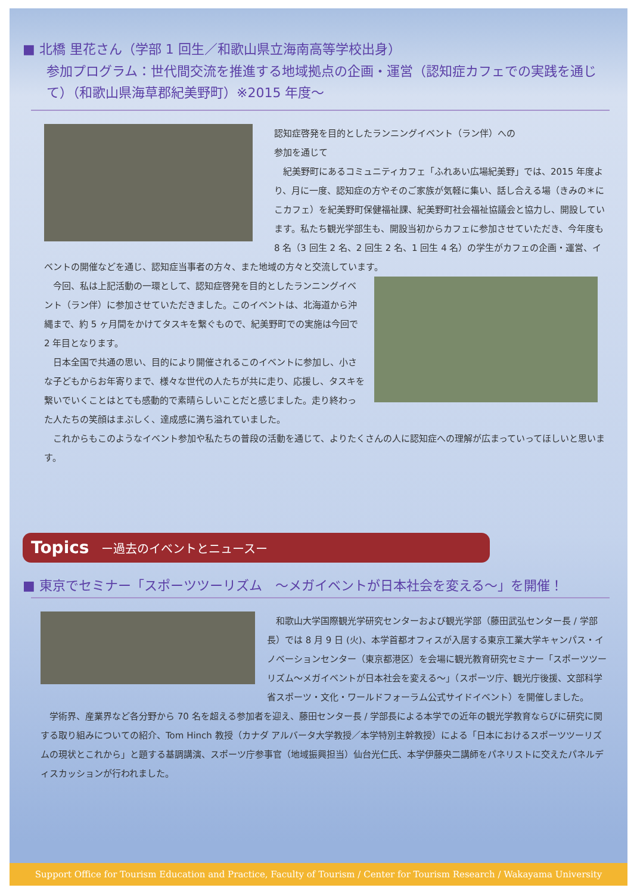■ 北橋 里花さん（学部 1 回生／和歌山県立海南高等学校出身）
参加プログラム：世代間交流を推進する地域拠点の企画・運営（認知症カフェでの実践を通じて）（和歌山県海草郡紀美野町）※2015 年度～
認知症啓発を目的としたランニングイベント（ラン伴）への
参加を通じて
　紀美野町にあるコミュニティカフェ「ふれあい広場紀美野」では、2015 年度より、月に一度、認知症の方やそのご家族が気軽に集い、話し合える場（きみの＊にこカフェ）を紀美野町保健福祉課、紀美野町社会福祉協議会と協力し、開設しています。私たち観光学部生も、開設当初からカフェに参加させていただき、今年度も 8 名（3 回生 2 名、2 回生 2 名、1 回生 4 名）の学生がカフェの企画・運営、イベントの開催などを通じ、認知症当事者の方々、また地域の方々と交流しています。
　今回、私は上記活動の一環として、認知症啓発を目的としたランニングイベント（ラン伴）に参加させていただきました。このイベントは、北海道から沖縄まで、約 5 ヶ月間をかけてタスキを繋ぐもので、紀美野町での実施は今回で 2 年目となります。
　日本全国で共通の思い、目的により開催されるこのイベントに参加し、小さな子どもからお年寄りまで、様々な世代の人たちが共に走り、応援し、タスキを繋いでいくことはとても感動的で素晴らしいことだと感じました。走り終わった人たちの笑顔はまぶしく、達成感に満ち溢れていました。
　これからもこのようなイベント参加や私たちの普段の活動を通じて、よりたくさんの人に認知症への理解が広まっていってほしいと思います。
Topics ー過去のイベントとニュースー
■ 東京でセミナー「スポーツツーリズム　～メガイベントが日本社会を変える～」を開催！
　和歌山大学国際観光学研究センターおよび観光学部（藤田武弘センター長 / 学部長）では 8 月 9 日 (火)、本学首都オフィスが入居する東京工業大学キャンパス・イノベーションセンター（東京都港区）を会場に観光教育研究セミナー「スポーツツーリズム～メガイベントが日本社会を変える～」（スポーツ庁、観光庁後援、文部科学省スポーツ・文化・ワールドフォーラム公式サイドイベント）を開催しました。
　学術界、産業界など各分野から 70 名を超える参加者を迎え、藤田センター長 / 学部長による本学での近年の観光学教育ならびに研究に関する取り組みについての紹介、Tom Hinch 教授（カナダ アルバータ大学教授／本学特別主幹教授）による「日本におけるスポーツツーリズムの現状とこれから」と題する基調講演、スポーツ庁参事官（地域振興担当）仙台光仁氏、本学伊藤央二講師をパネリストに交えたパネルディスカッションが行われました。
Support Office for Tourism Education and Practice, Faculty of Tourism / Center for Tourism Research / Wakayama University